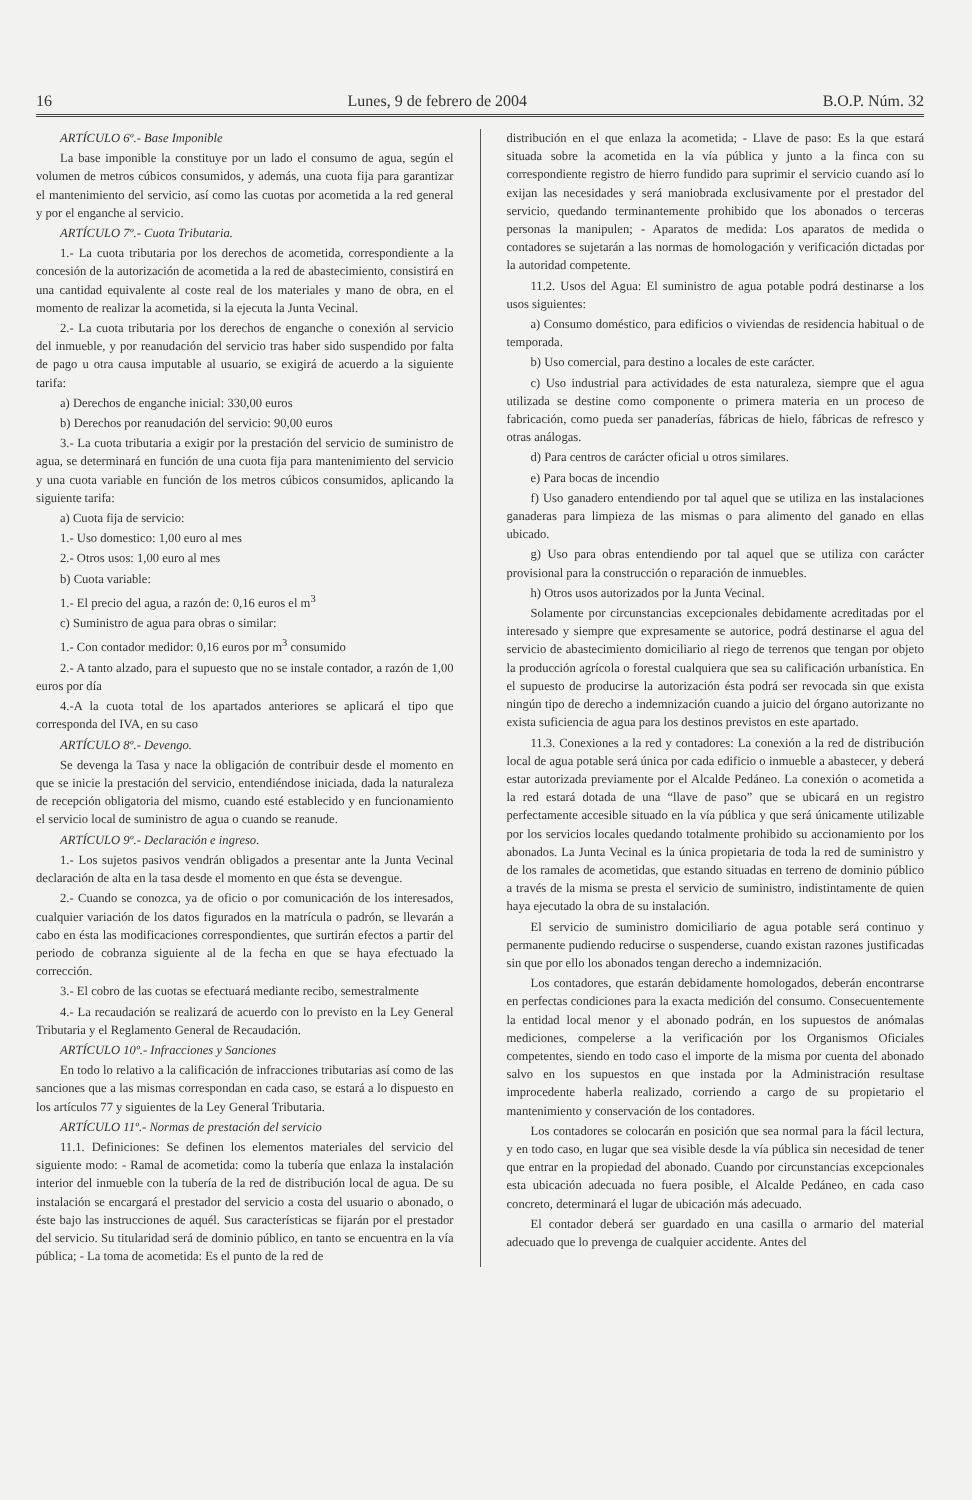16 Lunes, 9 de febrero de 2004 B.O.P. Núm. 32
ARTÍCULO 6º.- Base Imponible
La base imponible la constituye por un lado el consumo de agua, según el volumen de metros cúbicos consumidos, y además, una cuota fija para garantizar el mantenimiento del servicio, así como las cuotas por acometida a la red general y por el enganche al servicio.
ARTÍCULO 7º.- Cuota Tributaria.
1.- La cuota tributaria por los derechos de acometida, correspondiente a la concesión de la autorización de acometida a la red de abastecimiento, consistirá en una cantidad equivalente al coste real de los materiales y mano de obra, en el momento de realizar la acometida, si la ejecuta la Junta Vecinal.
2.- La cuota tributaria por los derechos de enganche o conexión al servicio del inmueble, y por reanudación del servicio tras haber sido suspendido por falta de pago u otra causa imputable al usuario, se exigirá de acuerdo a la siguiente tarifa:
a) Derechos de enganche inicial: 330,00 euros
b) Derechos por reanudación del servicio: 90,00 euros
3.- La cuota tributaria a exigir por la prestación del servicio de suministro de agua, se determinará en función de una cuota fija para mantenimiento del servicio y una cuota variable en función de los metros cúbicos consumidos, aplicando la siguiente tarifa:
a) Cuota fija de servicio:
1.- Uso domestico: 1,00 euro al mes
2.- Otros usos: 1,00 euro al mes
b) Cuota variable:
1.- El precio del agua, a razón de: 0,16 euros el m<sup>3</sup>
c) Suministro de agua para obras o similar:
1.- Con contador medidor: 0,16 euros por m<sup>3</sup> consumido
2.- A tanto alzado, para el supuesto que no se instale contador, a razón de 1,00 euros por día
4.-A la cuota total de los apartados anteriores se aplicará el tipo que corresponda del IVA, en su caso
ARTÍCULO 8º.- Devengo.
Se devenga la Tasa y nace la obligación de contribuir desde el momento en que se inicie la prestación del servicio, entendiéndose iniciada, dada la naturaleza de recepción obligatoria del mismo, cuando esté establecido y en funcionamiento el servicio local de suministro de agua o cuando se reanude.
ARTÍCULO 9º.- Declaración e ingreso.
1.- Los sujetos pasivos vendrán obligados a presentar ante la Junta Vecinal declaración de alta en la tasa desde el momento en que ésta se devengue.
2.- Cuando se conozca, ya de oficio o por comunicación de los interesados, cualquier variación de los datos figurados en la matrícula o padrón, se llevarán a cabo en ésta las modificaciones correspondientes, que surtirán efectos a partir del periodo de cobranza siguiente al de la fecha en que se haya efectuado la corrección.
3.- El cobro de las cuotas se efectuará mediante recibo, semestralmente
4.- La recaudación se realizará de acuerdo con lo previsto en la Ley General Tributaria y el Reglamento General de Recaudación.
ARTÍCULO 10º.- Infracciones y Sanciones
En todo lo relativo a la calificación de infracciones tributarias así como de las sanciones que a las mismas correspondan en cada caso, se estará a lo dispuesto en los artículos 77 y siguientes de la Ley General Tributaria.
ARTÍCULO 11º.- Normas de prestación del servicio
11.1. Definiciones: Se definen los elementos materiales del servicio del siguiente modo: - Ramal de acometida: como la tubería que enlaza la instalación interior del inmueble con la tubería de la red de distribución local de agua. De su instalación se encargará el prestador del servicio a costa del usuario o abonado, o éste bajo las instrucciones de aquél. Sus características se fijarán por el prestador del servicio. Su titularidad será de dominio público, en tanto se encuentra en la vía pública; - La toma de acometida: Es el punto de la red de
distribución en el que enlaza la acometida; - Llave de paso: Es la que estará situada sobre la acometida en la vía pública y junto a la finca con su correspondiente registro de hierro fundido para suprimir el servicio cuando así lo exijan las necesidades y será maniobrada exclusivamente por el prestador del servicio, quedando terminantemente prohibido que los abonados o terceras personas la manipulen; - Aparatos de medida: Los aparatos de medida o contadores se sujetarán a las normas de homologación y verificación dictadas por la autoridad competente.
11.2. Usos del Agua: El suministro de agua potable podrá destinarse a los usos siguientes:
a) Consumo doméstico, para edificios o viviendas de residencia habitual o de temporada.
b) Uso comercial, para destino a locales de este carácter.
c) Uso industrial para actividades de esta naturaleza, siempre que el agua utilizada se destine como componente o primera materia en un proceso de fabricación, como pueda ser panaderías, fábricas de hielo, fábricas de refresco y otras análogas.
d) Para centros de carácter oficial u otros similares.
e) Para bocas de incendio
f) Uso ganadero entendiendo por tal aquel que se utiliza en las instalaciones ganaderas para limpieza de las mismas o para alimento del ganado en ellas ubicado.
g) Uso para obras entendiendo por tal aquel que se utiliza con carácter provisional para la construcción o reparación de inmuebles.
h) Otros usos autorizados por la Junta Vecinal.
Solamente por circunstancias excepcionales debidamente acreditadas por el interesado y siempre que expresamente se autorice, podrá destinarse el agua del servicio de abastecimiento domiciliario al riego de terrenos que tengan por objeto la producción agrícola o forestal cualquiera que sea su calificación urbanística. En el supuesto de producirse la autorización ésta podrá ser revocada sin que exista ningún tipo de derecho a indemnización cuando a juicio del órgano autorizante no exista suficiencia de agua para los destinos previstos en este apartado.
11.3. Conexiones a la red y contadores: La conexión a la red de distribución local de agua potable será única por cada edificio o inmueble a abastecer, y deberá estar autorizada previamente por el Alcalde Pedáneo. La conexión o acometida a la red estará dotada de una “llave de paso” que se ubicará en un registro perfectamente accesible situado en la vía pública y que será únicamente utilizable por los servicios locales quedando totalmente prohibido su accionamiento por los abonados. La Junta Vecinal es la única propietaria de toda la red de suministro y de los ramales de acometidas, que estando situadas en terreno de dominio público a través de la misma se presta el servicio de suministro, indistintamente de quien haya ejecutado la obra de su instalación.
El servicio de suministro domiciliario de agua potable será continuo y permanente pudiendo reducirse o suspenderse, cuando existan razones justificadas sin que por ello los abonados tengan derecho a indemnización.
Los contadores, que estarán debidamente homologados, deberán encontrarse en perfectas condiciones para la exacta medición del consumo. Consecuentemente la entidad local menor y el abonado podrán, en los supuestos de anómalas mediciones, compelerse a la verificación por los Organismos Oficiales competentes, siendo en todo caso el importe de la misma por cuenta del abonado salvo en los supuestos en que instada por la Administración resultase improcedente haberla realizado, corriendo a cargo de su propietario el mantenimiento y conservación de los contadores.
Los contadores se colocarán en posición que sea normal para la fácil lectura, y en todo caso, en lugar que sea visible desde la vía pública sin necesidad de tener que entrar en la propiedad del abonado. Cuando por circunstancias excepcionales esta ubicación adecuada no fuera posible, el Alcalde Pedáneo, en cada caso concreto, determinará el lugar de ubicación más adecuado.
El contador deberá ser guardado en una casilla o armario del material adecuado que lo prevenga de cualquier accidente. Antes del